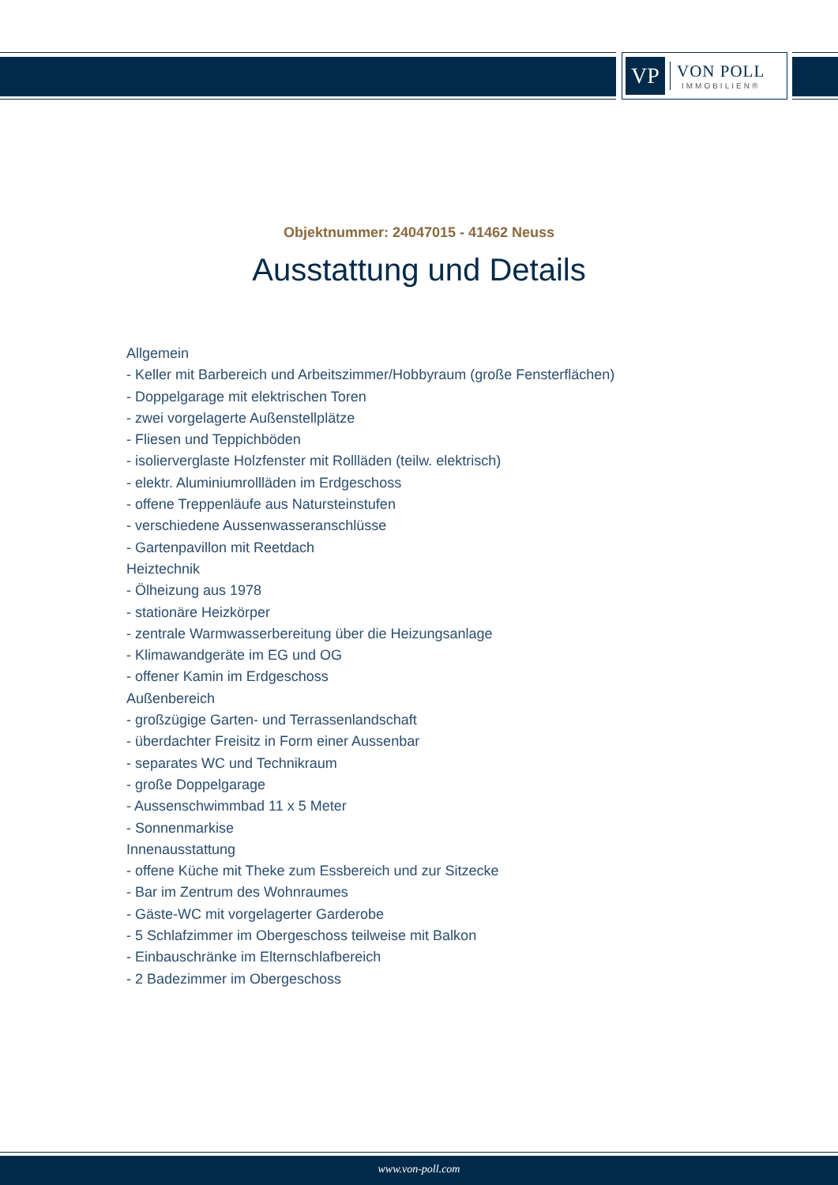VP
VON POLL
IMMOBILIEN®
Objektnummer: 24047015 - 41462 Neuss
Ausstattung und Details
Allgemein
- Keller mit Barbereich und Arbeitszimmer/Hobbyraum (große Fensterflächen)
- Doppelgarage mit elektrischen Toren
- zwei vorgelagerte Außenstellplätze
- Fliesen und Teppichböden
- isolierverglaste Holzfenster mit Rollläden (teilw. elektrisch)
- elektr. Aluminiumrollläden im Erdgeschoss
- offene Treppenläufe aus Natursteinstufen
- verschiedene Aussenwasseranschlüsse
- Gartenpavillon mit Reetdach
Heiztechnik
- Ölheizung aus 1978
- stationäre Heizkörper
- zentrale Warmwasserbereitung über die Heizungsanlage
- Klimawandgeräte im EG und OG
- offener Kamin im Erdgeschoss
Außenbereich
- großzügige Garten- und Terrassenlandschaft
- überdachter Freisitz in Form einer Aussenbar
- separates WC und Technikraum
- große Doppelgarage
- Aussenschwimmbad 11 x 5 Meter
- Sonnenmarkise
Innenausstattung
- offene Küche mit Theke zum Essbereich und zur Sitzecke
- Bar im Zentrum des Wohnraumes
- Gäste-WC mit vorgelagerter Garderobe
- 5 Schlafzimmer im Obergeschoss teilweise mit Balkon
- Einbauschränke im Elternschlafbereich
- 2 Badezimmer im Obergeschoss
www.von-poll.com